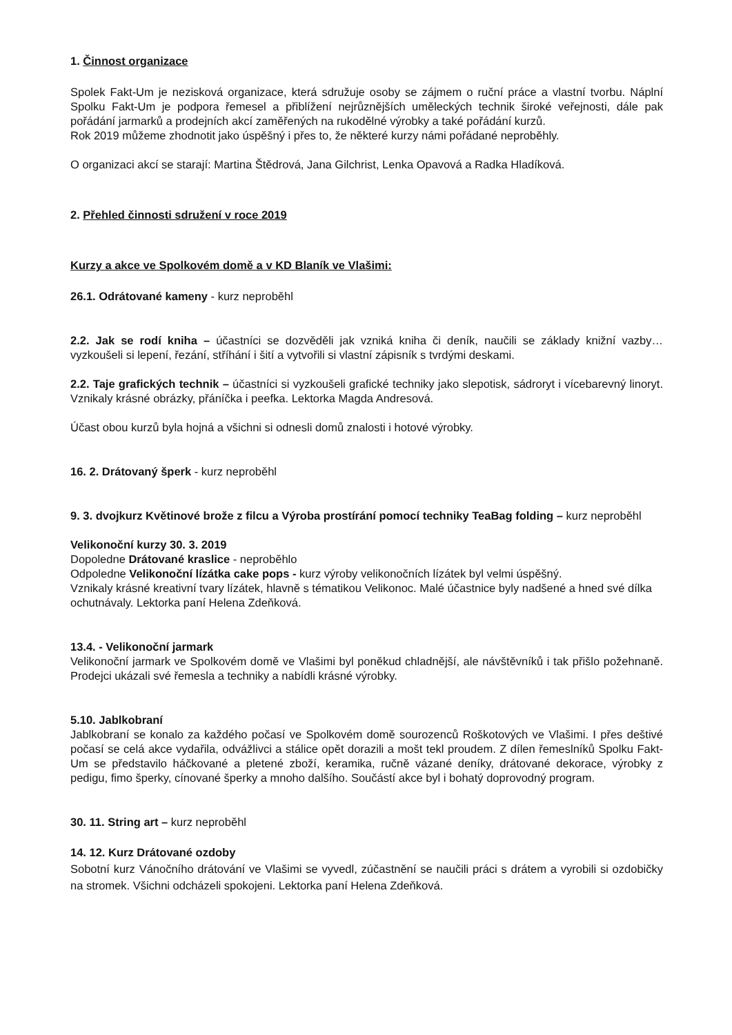1. Činnost organizace
Spolek Fakt-Um je nezisková organizace, která sdružuje osoby se zájmem o ruční práce a vlastní tvorbu. Náplní Spolku Fakt-Um je podpora řemesel a přiblížení nejrůznějších uměleckých technik široké veřejnosti, dále pak pořádání jarmarků a prodejních akcí zaměřených na rukodělné výrobky a také pořádání kurzů.
Rok 2019 můžeme zhodnotit jako úspěšný i přes to, že některé kurzy námi pořádané neproběhly.
O organizaci akcí se starají: Martina Štědrová, Jana Gilchrist, Lenka Opavová a Radka Hladíková.
2. Přehled činnosti sdružení v roce 2019
Kurzy a akce ve Spolkovém domě a v KD Blaník ve Vlašimi:
26.1. Odrátované kameny - kurz neproběhl
2.2. Jak se rodí kniha – účastníci se dozvěděli jak vzniká kniha či deník, naučili se základy knižní vazby… vyzkoušeli si lepení, řezání, stříhání i šití a vytvořili si vlastní zápisník s tvrdými deskami.
2.2. Taje grafických technik – účastníci si vyzkoušeli grafické techniky jako slepotisk, sádroryt i vícebarevný linoryt. Vznikaly krásné obrázky, přáníčka i peefka. Lektorka Magda Andresová.
Účast obou kurzů byla hojná a všichni si odnesli domů znalosti i hotové výrobky.
16. 2. Drátovaný šperk - kurz neproběhl
9. 3. dvojkurz Květinové brože z filcu a Výroba prostírání pomocí techniky TeaBag folding – kurz neproběhl
Velikonoční kurzy 30. 3. 2019
Dopoledne Drátované kraslice - neproběhlo
Odpoledne Velikonoční lízátka cake pops - kurz výroby velikonočních lízátek byl velmi úspěšný.
Vznikaly krásné kreativní tvary lízátek, hlavně s tématikou Velikonoc. Malé účastnice byly nadšené a hned své dílka ochutnávaly. Lektorka paní Helena Zdeňková.
13.4. - Velikonoční jarmark
Velikonoční jarmark ve Spolkovém domě ve Vlašimi byl poněkud chladnější, ale návštěvníků i tak přišlo požehnaně. Prodejci ukázali své řemesla a techniky a nabídli krásné výrobky.
5.10. Jablkobraní
Jablkobraní se konalo za každého počasí ve Spolkovém domě sourozenců Roškotových ve Vlašimi. I přes deštivé počasí se celá akce vydařila, odvážlivci a stálice opět dorazili a mošt tekl proudem. Z dílen řemeslníků Spolku Fakt-Um se představilo háčkované a pletené zboží, keramika, ručně vázané deníky, drátované dekorace, výrobky z pedigu, fimo šperky, cínované šperky a mnoho dalšího. Součástí akce byl i bohatý doprovodný program.
30. 11. String art – kurz neproběhl
14. 12. Kurz Drátované ozdoby
Sobotní kurz Vánočního drátování ve Vlašimi se vyvedl, zúčastnění se naučili práci s drátem a vyrobili si ozdobičky na stromek. Všichni odcházeli spokojeni. Lektorka paní Helena Zdeňková.